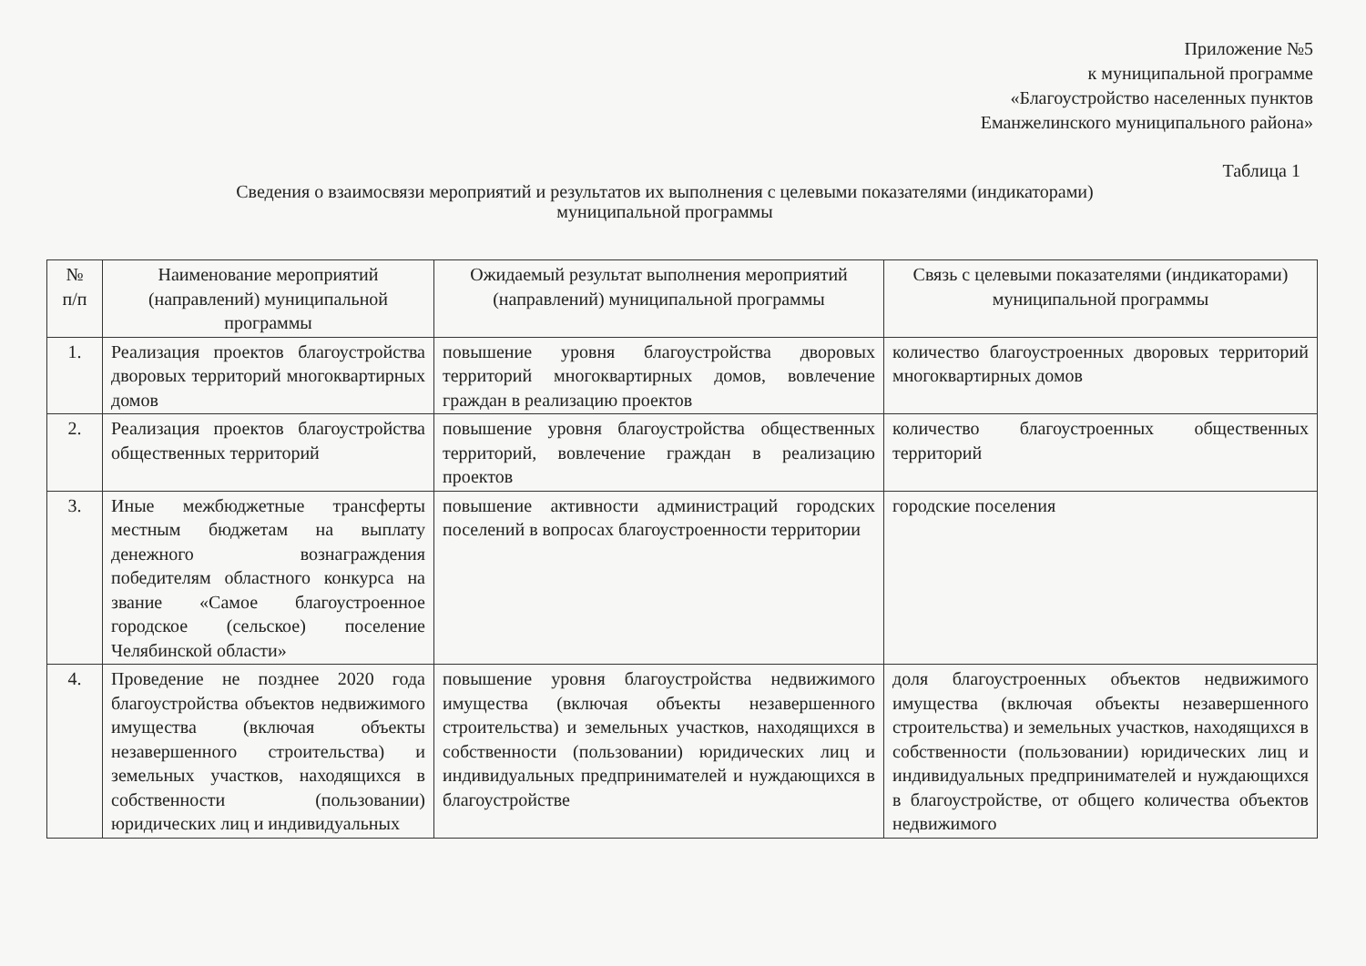Приложение №5
к муниципальной программе
«Благоустройство населенных пунктов
Еманжелинского муниципального района»
Таблица 1
Сведения о взаимосвязи мероприятий и результатов их выполнения с целевыми показателями (индикаторами)
муниципальной программы
| № п/п | Наименование мероприятий (направлений) муниципальной программы | Ожидаемый результат выполнения мероприятий (направлений) муниципальной программы | Связь с целевыми показателями (индикаторами) муниципальной программы |
| --- | --- | --- | --- |
| 1. | Реализация проектов благоустройства дворовых территорий многоквартирных домов | повышение уровня благоустройства дворовых территорий многоквартирных домов, вовлечение граждан в реализацию проектов | количество благоустроенных дворовых территорий многоквартирных домов |
| 2. | Реализация проектов благоустройства общественных территорий | повышение уровня благоустройства общественных территорий, вовлечение граждан в реализацию проектов | количество благоустроенных общественных территорий |
| 3. | Иные межбюджетные трансферты местным бюджетам на выплату денежного вознаграждения победителям областного конкурса на звание «Самое благоустроенное городское (сельское) поселение Челябинской области» | повышение активности администраций городских поселений в вопросах благоустроенности территории | городские поселения |
| 4. | Проведение не позднее 2020 года благоустройства объектов недвижимого имущества (включая объекты незавершенного строительства) и земельных участков, находящихся в собственности (пользовании) юридических лиц и индивидуальных | повышение уровня благоустройства недвижимого имущества (включая объекты незавершенного строительства) и земельных участков, находящихся в собственности (пользовании) юридических лиц и индивидуальных предпринимателей и нуждающихся в благоустройстве | доля благоустроенных объектов недвижимого имущества (включая объекты незавершенного строительства) и земельных участков, находящихся в собственности (пользовании) юридических лиц и индивидуальных предпринимателей и нуждающихся в благоустройстве, от общего количества объектов недвижимого |